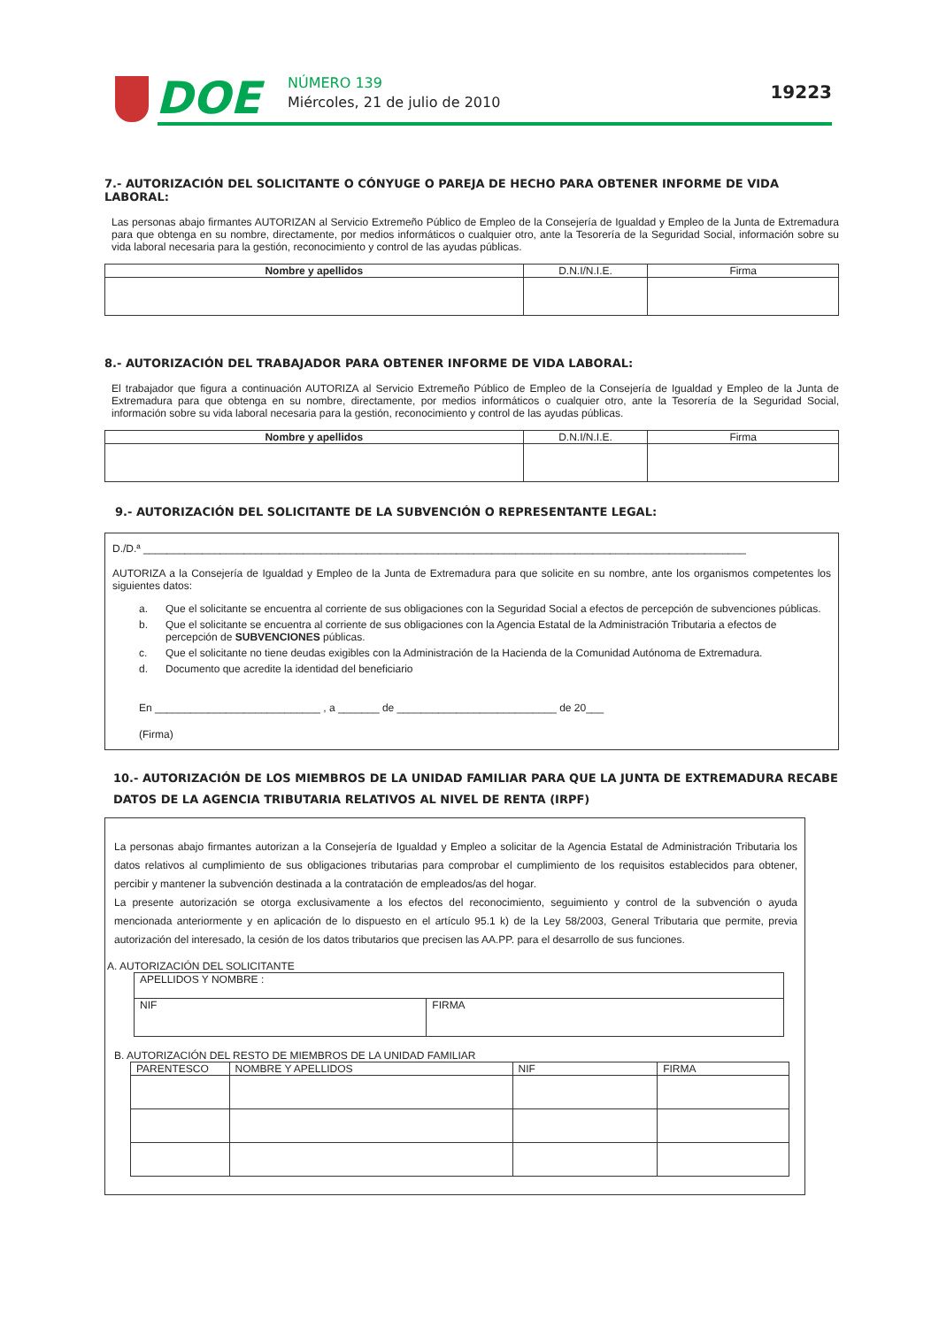DOE NÚMERO 139
Miércoles, 21 de julio de 2010 19223
7.- AUTORIZACIÓN DEL SOLICITANTE O CÓNYUGE O PAREJA DE HECHO PARA OBTENER INFORME DE VIDA LABORAL:
Las personas abajo firmantes AUTORIZAN al Servicio Extremeño Público de Empleo de la Consejería de Igualdad y Empleo de la Junta de Extremadura para que obtenga en su nombre, directamente, por medios informáticos o cualquier otro, ante la Tesorería de la Seguridad Social, información sobre su vida laboral necesaria para la gestión, reconocimiento y control de las ayudas públicas.
| Nombre y apellidos | D.N.I/N.I.E. | Firma |
| --- | --- | --- |
8.- AUTORIZACIÓN DEL TRABAJADOR PARA OBTENER INFORME DE VIDA LABORAL:
El trabajador que figura a continuación AUTORIZA al Servicio Extremeño Público de Empleo de la Consejería de Igualdad y Empleo de la Junta de Extremadura para que obtenga en su nombre, directamente, por medios informáticos o cualquier otro, ante la Tesorería de la Seguridad Social, información sobre su vida laboral necesaria para la gestión, reconocimiento y control de las ayudas públicas.
| Nombre y apellidos | D.N.I/N.I.E. | Firma |
| --- | --- | --- |
9.- AUTORIZACIÓN DEL SOLICITANTE DE LA SUBVENCIÓN O REPRESENTANTE LEGAL:
D./D.ª ______________________________________________________________________________________________________
AUTORIZA a la Consejería de Igualdad y Empleo de la Junta de Extremadura para que solicite en su nombre, ante los organismos competentes los siguientes datos:
a. Que el solicitante se encuentra al corriente de sus obligaciones con la Seguridad Social a efectos de percepción de subvenciones públicas.
b. Que el solicitante se encuentra al corriente de sus obligaciones con la Agencia Estatal de la Administración Tributaria a efectos de percepción de SUBVENCIONES públicas.
c. Que el solicitante no tiene deudas exigibles con la Administración de la Hacienda de la Comunidad Autónoma de Extremadura.
d. Documento que acredite la identidad del beneficiario
En ____________________________ , a _______ de ___________________________ de 20___
(Firma)
10.- AUTORIZACIÓN DE LOS MIEMBROS DE LA UNIDAD FAMILIAR PARA QUE LA JUNTA DE EXTREMADURA RECABE DATOS DE LA AGENCIA TRIBUTARIA RELATIVOS AL NIVEL DE RENTA (IRPF)
La personas abajo firmantes autorizan a la Consejería de Igualdad y Empleo a solicitar de la Agencia Estatal de Administración Tributaria los datos relativos al cumplimiento de sus obligaciones tributarias para comprobar el cumplimiento de los requisitos establecidos para obtener, percibir y mantener la subvención destinada a la contratación de empleados/as del hogar.
La presente autorización se otorga exclusivamente a los efectos del reconocimiento, seguimiento y control de la subvención o ayuda mencionada anteriormente y en aplicación de lo dispuesto en el artículo 95.1 k) de la Ley 58/2003, General Tributaria que permite, previa autorización del interesado, la cesión de los datos tributarios que precisen las AA.PP. para el desarrollo de sus funciones.
A. AUTORIZACIÓN DEL SOLICITANTE
| APELLIDOS Y NOMBRE : | |
| NIF | FIRMA |
B. AUTORIZACIÓN DEL RESTO DE MIEMBROS DE LA UNIDAD FAMILIAR
| PARENTESCO | NOMBRE Y APELLIDOS | NIF | FIRMA |